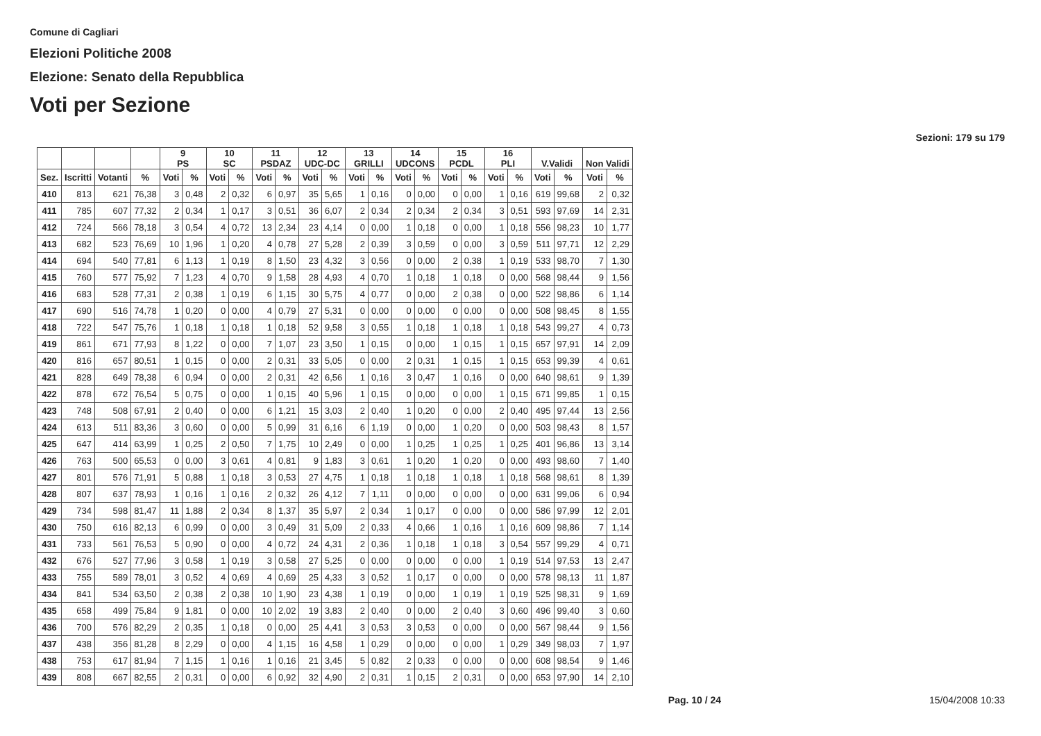Comune di Cagliari
Elezioni Politiche 2008
Elezione: Senato della Repubblica
Voti per Sezione
Sezioni: 179 su 179
| | | | | 9 PS | | 10 SC | | 11 PSDAZ | | 12 UDC-DC | | 13 GRILLI | | 14 UDCONS | | 15 PCDL | | 16 PLI | | V.Validi | | Non Validi | |
| --- | --- | --- | --- | --- | --- | --- | --- | --- | --- | --- | --- | --- | --- | --- | --- | --- | --- | --- | --- | --- | --- | --- | --- |
| Sez. | Iscritti | Votanti | % | Voti | % | Voti | % | Voti | % | Voti | % | Voti | % | Voti | % | Voti | % | Voti | % | Voti | % | Voti | % |
| 410 | 813 | 621 | 76,38 | 3 | 0,48 | 2 | 0,32 | 6 | 0,97 | 35 | 5,65 | 1 | 0,16 | 0 | 0,00 | 0 | 0,00 | 1 | 0,16 | 619 | 99,68 | 2 | 0,32 |
| 411 | 785 | 607 | 77,32 | 2 | 0,34 | 1 | 0,17 | 3 | 0,51 | 36 | 6,07 | 2 | 0,34 | 2 | 0,34 | 2 | 0,34 | 3 | 0,51 | 593 | 97,69 | 14 | 2,31 |
| 412 | 724 | 566 | 78,18 | 3 | 0,54 | 4 | 0,72 | 13 | 2,34 | 23 | 4,14 | 0 | 0,00 | 1 | 0,18 | 0 | 0,00 | 1 | 0,18 | 556 | 98,23 | 10 | 1,77 |
| 413 | 682 | 523 | 76,69 | 10 | 1,96 | 1 | 0,20 | 4 | 0,78 | 27 | 5,28 | 2 | 0,39 | 3 | 0,59 | 0 | 0,00 | 3 | 0,59 | 511 | 97,71 | 12 | 2,29 |
| 414 | 694 | 540 | 77,81 | 6 | 1,13 | 1 | 0,19 | 8 | 1,50 | 23 | 4,32 | 3 | 0,56 | 0 | 0,00 | 2 | 0,38 | 1 | 0,19 | 533 | 98,70 | 7 | 1,30 |
| 415 | 760 | 577 | 75,92 | 7 | 1,23 | 4 | 0,70 | 9 | 1,58 | 28 | 4,93 | 4 | 0,70 | 1 | 0,18 | 1 | 0,18 | 0 | 0,00 | 568 | 98,44 | 9 | 1,56 |
| 416 | 683 | 528 | 77,31 | 2 | 0,38 | 1 | 0,19 | 6 | 1,15 | 30 | 5,75 | 4 | 0,77 | 0 | 0,00 | 2 | 0,38 | 0 | 0,00 | 522 | 98,86 | 6 | 1,14 |
| 417 | 690 | 516 | 74,78 | 1 | 0,20 | 0 | 0,00 | 4 | 0,79 | 27 | 5,31 | 0 | 0,00 | 0 | 0,00 | 0 | 0,00 | 0 | 0,00 | 508 | 98,45 | 8 | 1,55 |
| 418 | 722 | 547 | 75,76 | 1 | 0,18 | 1 | 0,18 | 1 | 0,18 | 52 | 9,58 | 3 | 0,55 | 1 | 0,18 | 1 | 0,18 | 1 | 0,18 | 543 | 99,27 | 4 | 0,73 |
| 419 | 861 | 671 | 77,93 | 8 | 1,22 | 0 | 0,00 | 7 | 1,07 | 23 | 3,50 | 1 | 0,15 | 0 | 0,00 | 1 | 0,15 | 1 | 0,15 | 657 | 97,91 | 14 | 2,09 |
| 420 | 816 | 657 | 80,51 | 1 | 0,15 | 0 | 0,00 | 2 | 0,31 | 33 | 5,05 | 0 | 0,00 | 2 | 0,31 | 1 | 0,15 | 1 | 0,15 | 653 | 99,39 | 4 | 0,61 |
| 421 | 828 | 649 | 78,38 | 6 | 0,94 | 0 | 0,00 | 2 | 0,31 | 42 | 6,56 | 1 | 0,16 | 3 | 0,47 | 1 | 0,16 | 0 | 0,00 | 640 | 98,61 | 9 | 1,39 |
| 422 | 878 | 672 | 76,54 | 5 | 0,75 | 0 | 0,00 | 1 | 0,15 | 40 | 5,96 | 1 | 0,15 | 0 | 0,00 | 0 | 0,00 | 1 | 0,15 | 671 | 99,85 | 1 | 0,15 |
| 423 | 748 | 508 | 67,91 | 2 | 0,40 | 0 | 0,00 | 6 | 1,21 | 15 | 3,03 | 2 | 0,40 | 1 | 0,20 | 0 | 0,00 | 2 | 0,40 | 495 | 97,44 | 13 | 2,56 |
| 424 | 613 | 511 | 83,36 | 3 | 0,60 | 0 | 0,00 | 5 | 0,99 | 31 | 6,16 | 6 | 1,19 | 0 | 0,00 | 1 | 0,20 | 0 | 0,00 | 503 | 98,43 | 8 | 1,57 |
| 425 | 647 | 414 | 63,99 | 1 | 0,25 | 2 | 0,50 | 7 | 1,75 | 10 | 2,49 | 0 | 0,00 | 1 | 0,25 | 1 | 0,25 | 1 | 0,25 | 401 | 96,86 | 13 | 3,14 |
| 426 | 763 | 500 | 65,53 | 0 | 0,00 | 3 | 0,61 | 4 | 0,81 | 9 | 1,83 | 3 | 0,61 | 1 | 0,20 | 1 | 0,20 | 0 | 0,00 | 493 | 98,60 | 7 | 1,40 |
| 427 | 801 | 576 | 71,91 | 5 | 0,88 | 1 | 0,18 | 3 | 0,53 | 27 | 4,75 | 1 | 0,18 | 1 | 0,18 | 1 | 0,18 | 1 | 0,18 | 568 | 98,61 | 8 | 1,39 |
| 428 | 807 | 637 | 78,93 | 1 | 0,16 | 1 | 0,16 | 2 | 0,32 | 26 | 4,12 | 7 | 1,11 | 0 | 0,00 | 0 | 0,00 | 0 | 0,00 | 631 | 99,06 | 6 | 0,94 |
| 429 | 734 | 598 | 81,47 | 11 | 1,88 | 2 | 0,34 | 8 | 1,37 | 35 | 5,97 | 2 | 0,34 | 1 | 0,17 | 0 | 0,00 | 0 | 0,00 | 586 | 97,99 | 12 | 2,01 |
| 430 | 750 | 616 | 82,13 | 6 | 0,99 | 0 | 0,00 | 3 | 0,49 | 31 | 5,09 | 2 | 0,33 | 4 | 0,66 | 1 | 0,16 | 1 | 0,16 | 609 | 98,86 | 7 | 1,14 |
| 431 | 733 | 561 | 76,53 | 5 | 0,90 | 0 | 0,00 | 4 | 0,72 | 24 | 4,31 | 2 | 0,36 | 1 | 0,18 | 1 | 0,18 | 3 | 0,54 | 557 | 99,29 | 4 | 0,71 |
| 432 | 676 | 527 | 77,96 | 3 | 0,58 | 1 | 0,19 | 3 | 0,58 | 27 | 5,25 | 0 | 0,00 | 0 | 0,00 | 0 | 0,00 | 1 | 0,19 | 514 | 97,53 | 13 | 2,47 |
| 433 | 755 | 589 | 78,01 | 3 | 0,52 | 4 | 0,69 | 4 | 0,69 | 25 | 4,33 | 3 | 0,52 | 1 | 0,17 | 0 | 0,00 | 0 | 0,00 | 578 | 98,13 | 11 | 1,87 |
| 434 | 841 | 534 | 63,50 | 2 | 0,38 | 2 | 0,38 | 10 | 1,90 | 23 | 4,38 | 1 | 0,19 | 0 | 0,00 | 1 | 0,19 | 1 | 0,19 | 525 | 98,31 | 9 | 1,69 |
| 435 | 658 | 499 | 75,84 | 9 | 1,81 | 0 | 0,00 | 10 | 2,02 | 19 | 3,83 | 2 | 0,40 | 0 | 0,00 | 2 | 0,40 | 3 | 0,60 | 496 | 99,40 | 3 | 0,60 |
| 436 | 700 | 576 | 82,29 | 2 | 0,35 | 1 | 0,18 | 0 | 0,00 | 25 | 4,41 | 3 | 0,53 | 3 | 0,53 | 0 | 0,00 | 0 | 0,00 | 567 | 98,44 | 9 | 1,56 |
| 437 | 438 | 356 | 81,28 | 8 | 2,29 | 0 | 0,00 | 4 | 1,15 | 16 | 4,58 | 1 | 0,29 | 0 | 0,00 | 0 | 0,00 | 1 | 0,29 | 349 | 98,03 | 7 | 1,97 |
| 438 | 753 | 617 | 81,94 | 7 | 1,15 | 1 | 0,16 | 1 | 0,16 | 21 | 3,45 | 5 | 0,82 | 2 | 0,33 | 0 | 0,00 | 0 | 0,00 | 608 | 98,54 | 9 | 1,46 |
| 439 | 808 | 667 | 82,55 | 2 | 0,31 | 0 | 0,00 | 6 | 0,92 | 32 | 4,90 | 2 | 0,31 | 1 | 0,15 | 2 | 0,31 | 0 | 0,00 | 653 | 97,90 | 14 | 2,10 |
Pag. 10 / 24 15/04/2008 10:33